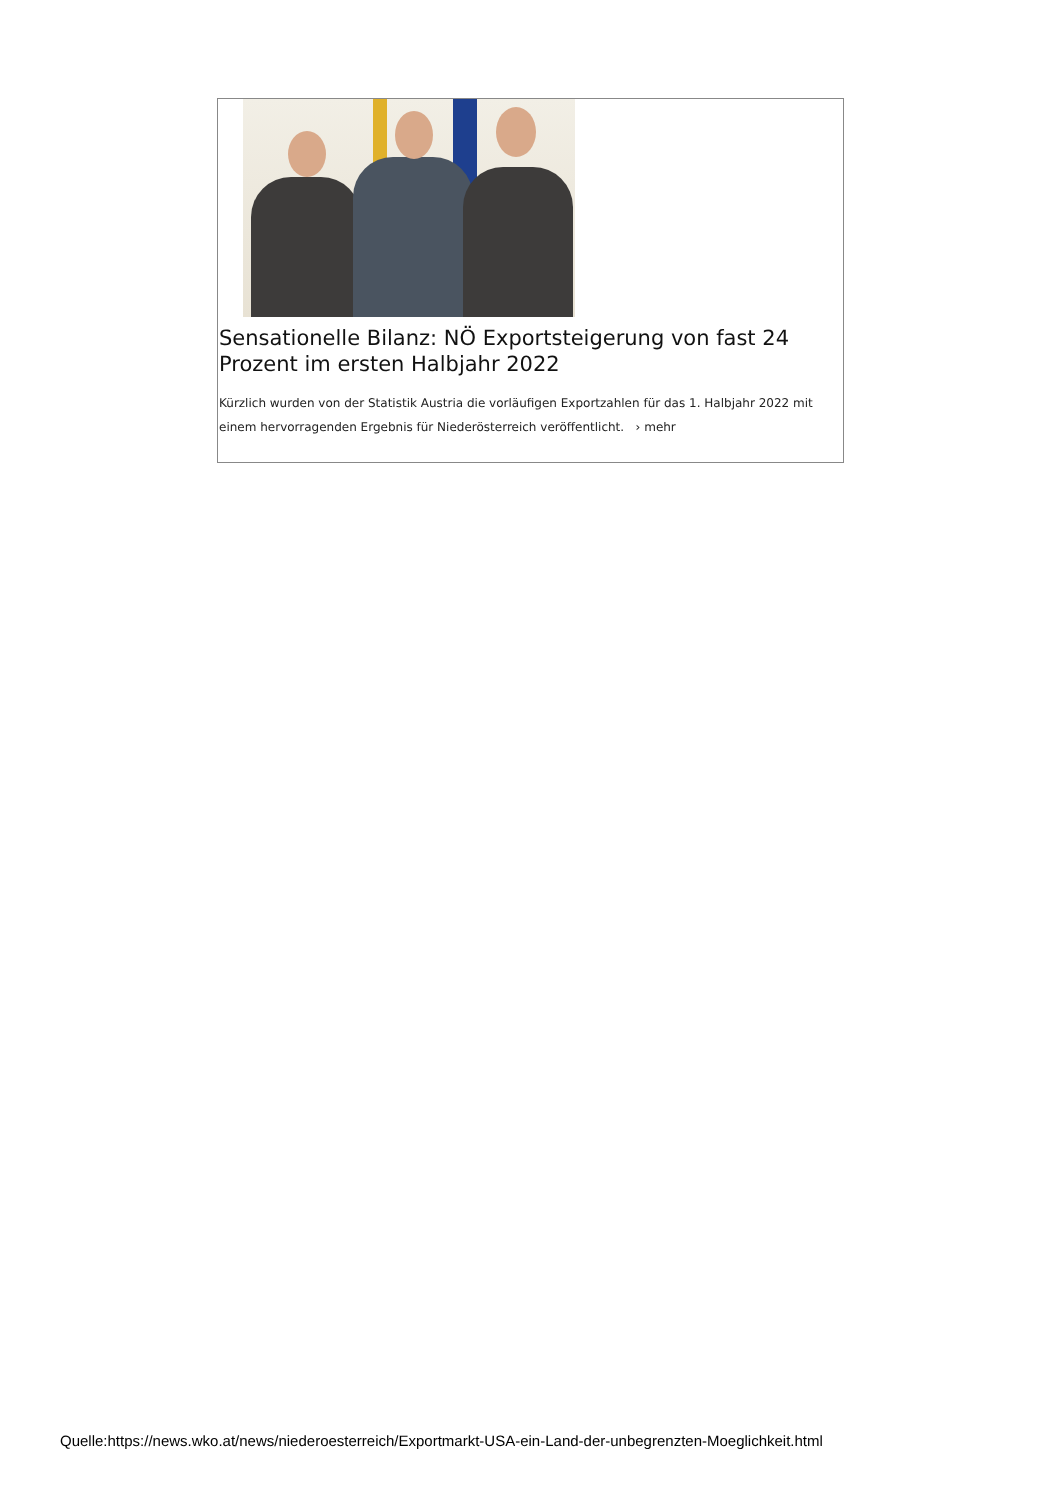Sensationelle Bilanz: NÖ Exportsteigerung von fast 24 Prozent im ersten Halbjahr 2022
Kürzlich wurden von der Statistik Austria die vorläufigen Exportzahlen für das 1. Halbjahr 2022 mit einem hervorragenden Ergebnis für Niederösterreich veröffentlicht. › mehr
Quelle:https://news.wko.at/news/niederoesterreich/Exportmarkt-USA-ein-Land-der-unbegrenzten-Moeglichkeit.html